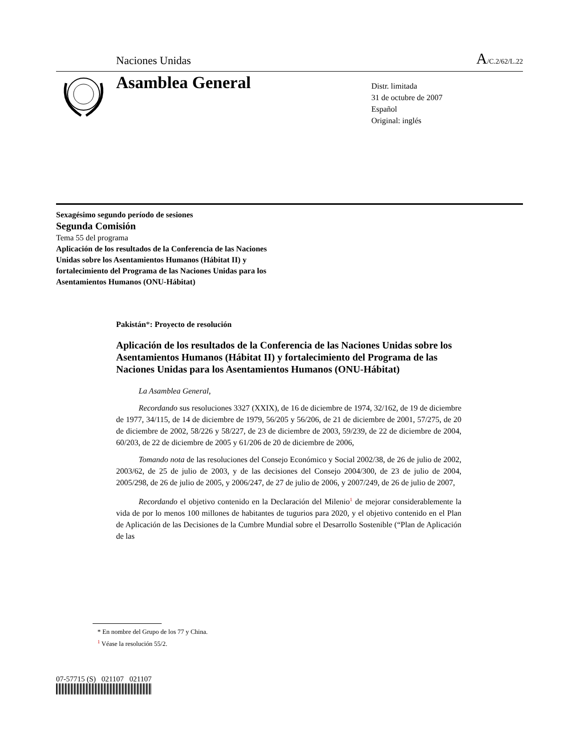Naciones Unidas A/C.2/62/L.22
Asamblea General
Distr. limitada
31 de octubre de 2007
Español
Original: inglés
Sexagésimo segundo período de sesiones
Segunda Comisión
Tema 55 del programa
Aplicación de los resultados de la Conferencia de las Naciones Unidas sobre los Asentamientos Humanos (Hábitat II) y fortalecimiento del Programa de las Naciones Unidas para los Asentamientos Humanos (ONU-Hábitat)
Pakistán*: Proyecto de resolución
Aplicación de los resultados de la Conferencia de las Naciones Unidas sobre los Asentamientos Humanos (Hábitat II) y fortalecimiento del Programa de las Naciones Unidas para los Asentamientos Humanos (ONU-Hábitat)
La Asamblea General,
Recordando sus resoluciones 3327 (XXIX), de 16 de diciembre de 1974, 32/162, de 19 de diciembre de 1977, 34/115, de 14 de diciembre de 1979, 56/205 y 56/206, de 21 de diciembre de 2001, 57/275, de 20 de diciembre de 2002, 58/226 y 58/227, de 23 de diciembre de 2003, 59/239, de 22 de diciembre de 2004, 60/203, de 22 de diciembre de 2005 y 61/206 de 20 de diciembre de 2006,
Tomando nota de las resoluciones del Consejo Económico y Social 2002/38, de 26 de julio de 2002, 2003/62, de 25 de julio de 2003, y de las decisiones del Consejo 2004/300, de 23 de julio de 2004, 2005/298, de 26 de julio de 2005, y 2006/247, de 27 de julio de 2006, y 2007/249, de 26 de julio de 2007,
Recordando el objetivo contenido en la Declaración del Milenio<sup>1</sup> de mejorar considerablemente la vida de por lo menos 100 millones de habitantes de tugurios para 2020, y el objetivo contenido en el Plan de Aplicación de las Decisiones de la Cumbre Mundial sobre el Desarrollo Sostenible (“Plan de Aplicación de las
* En nombre del Grupo de los 77 y China.
<sup>1</sup> Véase la resolución 55/2.
07-57715 (S) 021107 021107